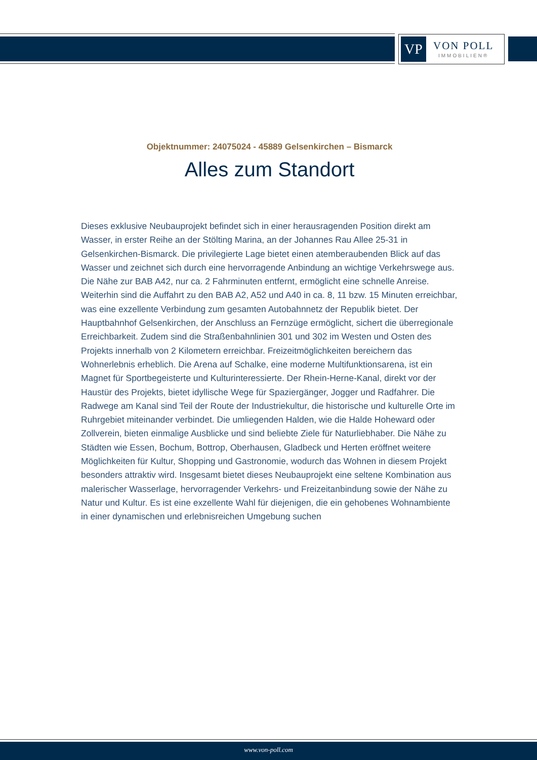VP
VON POLL
IMMOBILIEN®
Objektnummer: 24075024 - 45889 Gelsenkirchen – Bismarck
Alles zum Standort
Dieses exklusive Neubauprojekt befindet sich in einer herausragenden Position direkt am Wasser, in erster Reihe an der Stölting Marina, an der Johannes Rau Allee 25-31 in Gelsenkirchen-Bismarck. Die privilegierte Lage bietet einen atemberaubenden Blick auf das Wasser und zeichnet sich durch eine hervorragende Anbindung an wichtige Verkehrswege aus. Die Nähe zur BAB A42, nur ca. 2 Fahrminuten entfernt, ermöglicht eine schnelle Anreise. Weiterhin sind die Auffahrt zu den BAB A2, A52 und A40 in ca. 8, 11 bzw. 15 Minuten erreichbar, was eine exzellente Verbindung zum gesamten Autobahnnetz der Republik bietet. Der Hauptbahnhof Gelsenkirchen, der Anschluss an Fernzüge ermöglicht, sichert die überregionale Erreichbarkeit. Zudem sind die Straßenbahnlinien 301 und 302 im Westen und Osten des Projekts innerhalb von 2 Kilometern erreichbar. Freizeitmöglichkeiten bereichern das Wohnerlebnis erheblich. Die Arena auf Schalke, eine moderne Multifunktionsarena, ist ein Magnet für Sportbegeisterte und Kulturinteressierte. Der Rhein-Herne-Kanal, direkt vor der Haustür des Projekts, bietet idyllische Wege für Spaziergänger, Jogger und Radfahrer. Die Radwege am Kanal sind Teil der Route der Industriekultur, die historische und kulturelle Orte im Ruhrgebiet miteinander verbindet. Die umliegenden Halden, wie die Halde Hoheward oder Zollverein, bieten einmalige Ausblicke und sind beliebte Ziele für Naturliebhaber. Die Nähe zu Städten wie Essen, Bochum, Bottrop, Oberhausen, Gladbeck und Herten eröffnet weitere Möglichkeiten für Kultur, Shopping und Gastronomie, wodurch das Wohnen in diesem Projekt besonders attraktiv wird. Insgesamt bietet dieses Neubauprojekt eine seltene Kombination aus malerischer Wasserlage, hervorragender Verkehrs- und Freizeitanbindung sowie der Nähe zu Natur und Kultur. Es ist eine exzellente Wahl für diejenigen, die ein gehobenes Wohnambiente in einer dynamischen und erlebnisreichen Umgebung suchen
www.von-poll.com